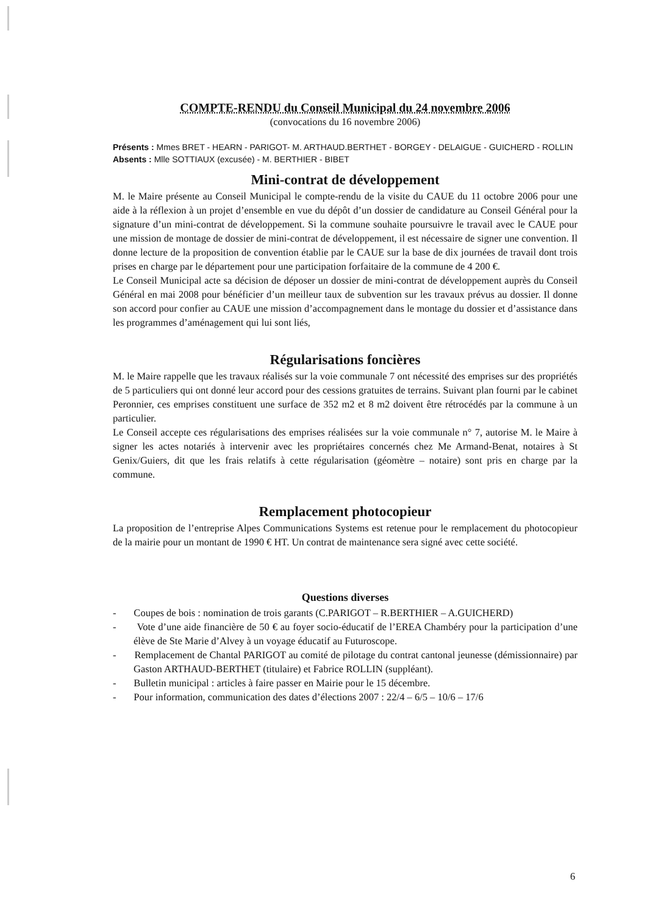COMPTE-RENDU du Conseil Municipal du 24 novembre 2006
(convocations du 16 novembre 2006)
Présents : Mmes BRET - HEARN - PARIGOT- M. ARTHAUD.BERTHET - BORGEY - DELAIGUE - GUICHERD - ROLLIN
Absents : Mlle SOTTIAUX (excusée) - M. BERTHIER - BIBET
Mini-contrat de développement
M. le Maire présente au Conseil Municipal le compte-rendu de la visite du CAUE du 11 octobre 2006 pour une aide à la réflexion à un projet d’ensemble en vue du dépôt d’un dossier de candidature au Conseil Général pour la signature d’un mini-contrat de développement. Si la commune souhaite poursuivre le travail avec le CAUE pour une mission de montage de dossier de mini-contrat de développement, il est nécessaire de signer une convention. Il donne lecture de la proposition de convention établie par le CAUE sur la base de dix journées de travail dont trois prises en charge par le département pour une participation forfaitaire de la commune de 4 200 €.
Le Conseil Municipal acte sa décision de déposer un dossier de mini-contrat de développement auprès du Conseil Général en mai 2008 pour bénéficier d’un meilleur taux de subvention sur les travaux prévus au dossier. Il donne son accord pour confier au CAUE une mission d’accompagnement dans le montage du dossier et d’assistance dans les programmes d’aménagement qui lui sont liés,
Régularisations foncières
M. le Maire rappelle que les travaux réalisés sur la voie communale 7 ont nécessité des emprises sur des propriétés de 5 particuliers qui ont donné leur accord pour des cessions gratuites de terrains. Suivant plan fourni par le cabinet Peronnier, ces emprises constituent une surface de 352 m2 et 8 m2 doivent être rétrocédés par la commune à un particulier.
Le Conseil accepte ces régularisations des emprises réalisées sur la voie communale n° 7, autorise M. le Maire à signer les actes notariés à intervenir avec les propriétaires concernés chez Me Armand-Benat, notaires à St Genix/Guiers, dit que les frais relatifs à cette régularisation (géomètre – notaire) sont pris en charge par la commune.
Remplacement photocopieur
La proposition de l’entreprise Alpes Communications Systems est retenue pour le remplacement du photocopieur de la mairie pour un montant de 1990 € HT. Un contrat de maintenance sera signé avec cette société.
Questions diverses
- Coupes de bois : nomination de trois garants (C.PARIGOT – R.BERTHIER – A.GUICHERD)
- Vote d’une aide financière de 50 € au foyer socio-éducatif de l’EREA Chambéry pour la participation d’une élève de Ste Marie d’Alvey à un voyage éducatif au Futuroscope.
- Remplacement de Chantal PARIGOT au comité de pilotage du contrat cantonal jeunesse (démissionnaire) par Gaston ARTHAUD-BERTHET (titulaire) et Fabrice ROLLIN (suppléant).
- Bulletin municipal : articles à faire passer en Mairie pour le 15 décembre.
- Pour information, communication des dates d’élections 2007 : 22/4 – 6/5 – 10/6 – 17/6
6